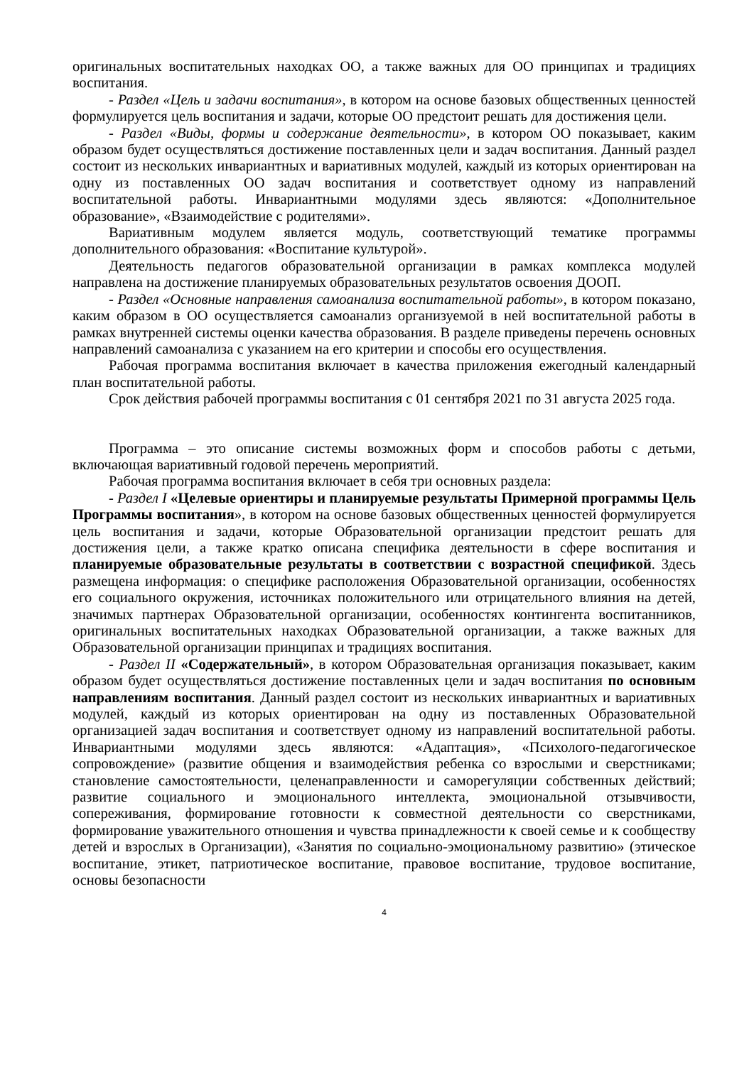оригинальных воспитательных находках ОО, а также важных для ОО принципах и традициях воспитания.
- Раздел «Цель и задачи воспитания», в котором на основе базовых общественных ценностей формулируется цель воспитания и задачи, которые ОО предстоит решать для достижения цели.
- Раздел «Виды, формы и содержание деятельности», в котором ОО показывает, каким образом будет осуществляться достижение поставленных цели и задач воспитания. Данный раздел состоит из нескольких инвариантных и вариативных модулей, каждый из которых ориентирован на одну из поставленных ОО задач воспитания и соответствует одному из направлений воспитательной работы. Инвариантными модулями здесь являются: «Дополнительное образование», «Взаимодействие с родителями».
Вариативным модулем является модуль, соответствующий тематике программы дополнительного образования: «Воспитание культурой».
Деятельность педагогов образовательной организации в рамках комплекса модулей направлена на достижение планируемых образовательных результатов освоения ДООП.
- Раздел «Основные направления самоанализа воспитательной работы», в котором показано, каким образом в ОО осуществляется самоанализ организуемой в ней воспитательной работы в рамках внутренней системы оценки качества образования. В разделе приведены перечень основных направлений самоанализа с указанием на его критерии и способы его осуществления.
Рабочая программа воспитания включает в качества приложения ежегодный календарный план воспитательной работы.
Срок действия рабочей программы воспитания с 01 сентября 2021 по 31 августа 2025 года.
Программа – это описание системы возможных форм и способов работы с детьми, включающая вариативный годовой перечень мероприятий.
Рабочая программа воспитания включает в себя три основных раздела:
- Раздел I «Целевые ориентиры и планируемые результаты Примерной программы Цель Программы воспитания», в котором на основе базовых общественных ценностей формулируется цель воспитания и задачи, которые Образовательной организации предстоит решать для достижения цели, а также кратко описана специфика деятельности в сфере воспитания и планируемые образовательные результаты в соответствии с возрастной спецификой. Здесь размещена информация: о специфике расположения Образовательной организации, особенностях его социального окружения, источниках положительного или отрицательного влияния на детей, значимых партнерах Образовательной организации, особенностях контингента воспитанников, оригинальных воспитательных находках Образовательной организации, а также важных для Образовательной организации принципах и традициях воспитания.
- Раздел II «Содержательный», в котором Образовательная организация показывает, каким образом будет осуществляться достижение поставленных цели и задач воспитания по основным направлениям воспитания. Данный раздел состоит из нескольких инвариантных и вариативных модулей, каждый из которых ориентирован на одну из поставленных Образовательной организацией задач воспитания и соответствует одному из направлений воспитательной работы. Инвариантными модулями здесь являются: «Адаптация», «Психолого-педагогическое сопровождение» (развитие общения и взаимодействия ребенка со взрослыми и сверстниками; становление самостоятельности, целенаправленности и саморегуляции собственных действий; развитие социального и эмоционального интеллекта, эмоциональной отзывчивости, сопереживания, формирование готовности к совместной деятельности со сверстниками, формирование уважительного отношения и чувства принадлежности к своей семье и к сообществу детей и взрослых в Организации), «Занятия по социально-эмоциональному развитию» (этическое воспитание, этикет, патриотическое воспитание, правовое воспитание, трудовое воспитание, основы безопасности
4